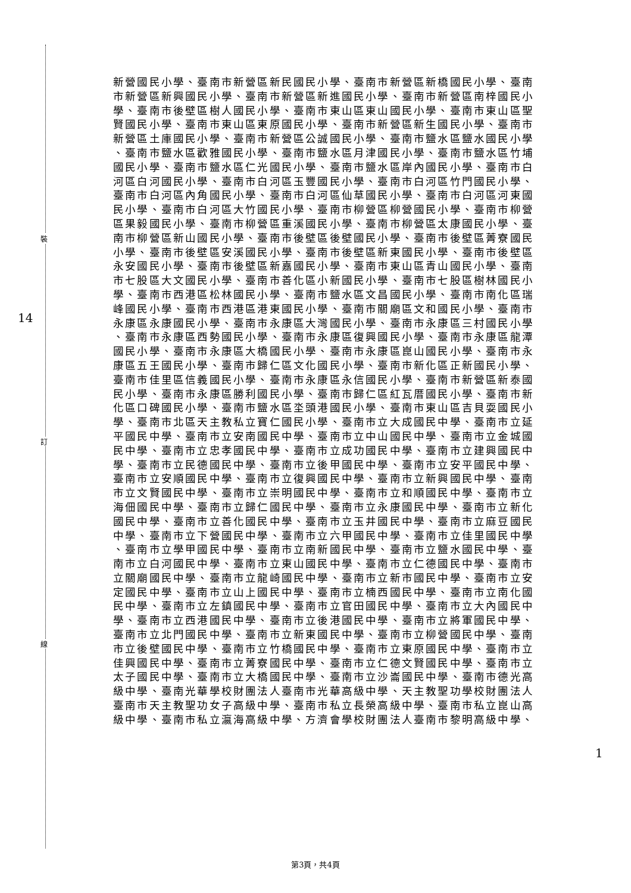裝
訂
線
14
1
新營國民小學、臺南市新營區新民國民小學、臺南市新營區新橋國民小學、臺南
市新營區新興國民小學、臺南市新營區新進國民小學、臺南市新營區南梓國民小
學、臺南市後壁區樹人國民小學、臺南市東山區東山國民小學、臺南市東山區聖
賢國民小學、臺南市東山區東原國民小學、臺南市新營區新生國民小學、臺南市
新營區土庫國民小學、臺南市新營區公誠國民小學、臺南市鹽水區鹽水國民小學
、臺南市鹽水區歡雅國民小學、臺南市鹽水區月津國民小學、臺南市鹽水區竹埔
國民小學、臺南市鹽水區仁光國民小學、臺南市鹽水區岸內國民小學、臺南市白
河區白河國民小學、臺南市白河區玉豐國民小學、臺南市白河區竹門國民小學、
臺南市白河區內角國民小學、臺南市白河區仙草國民小學、臺南市白河區河東國
民小學、臺南市白河區大竹國民小學、臺南市柳營區柳營國民小學、臺南市柳營
區果毅國民小學、臺南市柳營區重溪國民小學、臺南市柳營區太康國民小學、臺
南市柳營區新山國民小學、臺南市後壁區後壁國民小學、臺南市後壁區菁寮國民
小學、臺南市後壁區安溪國民小學、臺南市後壁區新東國民小學、臺南市後壁區
永安國民小學、臺南市後壁區新嘉國民小學、臺南市東山區青山國民小學、臺南
市七股區大文國民小學、臺南市善化區小新國民小學、臺南市七股區樹林國民小
學、臺南市西港區松林國民小學、臺南市鹽水區文昌國民小學、臺南市南化區瑞
峰國民小學、臺南市西港區港東國民小學、臺南市關廟區文和國民小學、臺南市
永康區永康國民小學、臺南市永康區大灣國民小學、臺南市永康區三村國民小學
、臺南市永康區西勢國民小學、臺南市永康區復興國民小學、臺南市永康區龍潭
國民小學、臺南市永康區大橋國民小學、臺南市永康區崑山國民小學、臺南市永
康區五王國民小學、臺南市歸仁區文化國民小學、臺南市新化區正新國民小學、
臺南市佳里區信義國民小學、臺南市永康區永信國民小學、臺南市新營區新泰國
民小學、臺南市永康區勝利國民小學、臺南市歸仁區紅瓦厝國民小學、臺南市新
化區口碑國民小學、臺南市鹽水區坔頭港國民小學、臺南市東山區吉貝耍國民小
學、臺南市北區天主教私立寶仁國民小學、臺南市立大成國民中學、臺南市立延
平國民中學、臺南市立安南國民中學、臺南市立中山國民中學、臺南市立金城國
民中學、臺南市立忠孝國民中學、臺南市立成功國民中學、臺南市立建興國民中
學、臺南市立民德國民中學、臺南市立後甲國民中學、臺南市立安平國民中學、
臺南市立安順國民中學、臺南市立復興國民中學、臺南市立新興國民中學、臺南
市立文賢國民中學、臺南市立崇明國民中學、臺南市立和順國民中學、臺南市立
海佃國民中學、臺南市立歸仁國民中學、臺南市立永康國民中學、臺南市立新化
國民中學、臺南市立善化國民中學、臺南市立玉井國民中學、臺南市立麻豆國民
中學、臺南市立下營國民中學、臺南市立六甲國民中學、臺南市立佳里國民中學
、臺南市立學甲國民中學、臺南市立南新國民中學、臺南市立鹽水國民中學、臺
南市立白河國民中學、臺南市立東山國民中學、臺南市立仁德國民中學、臺南市
立關廟國民中學、臺南市立龍崎國民中學、臺南市立新市國民中學、臺南市立安
定國民中學、臺南市立山上國民中學、臺南市立楠西國民中學、臺南市立南化國
民中學、臺南市立左鎮國民中學、臺南市立官田國民中學、臺南市立大內國民中
學、臺南市立西港國民中學、臺南市立後港國民中學、臺南市立將軍國民中學、
臺南市立北門國民中學、臺南市立新東國民中學、臺南市立柳營國民中學、臺南
市立後壁國民中學、臺南市立竹橋國民中學、臺南市立東原國民中學、臺南市立
佳興國民中學、臺南市立菁寮國民中學、臺南市立仁德文賢國民中學、臺南市立
太子國民中學、臺南市立大橋國民中學、臺南市立沙崙國民中學、臺南市德光高
級中學、臺南光華學校財團法人臺南市光華高級中學、天主教聖功學校財團法人
臺南市天主教聖功女子高級中學、臺南市私立長榮高級中學、臺南市私立崑山高
級中學、臺南市私立瀛海高級中學、方濟會學校財團法人臺南市黎明高級中學、
第3頁，共4頁